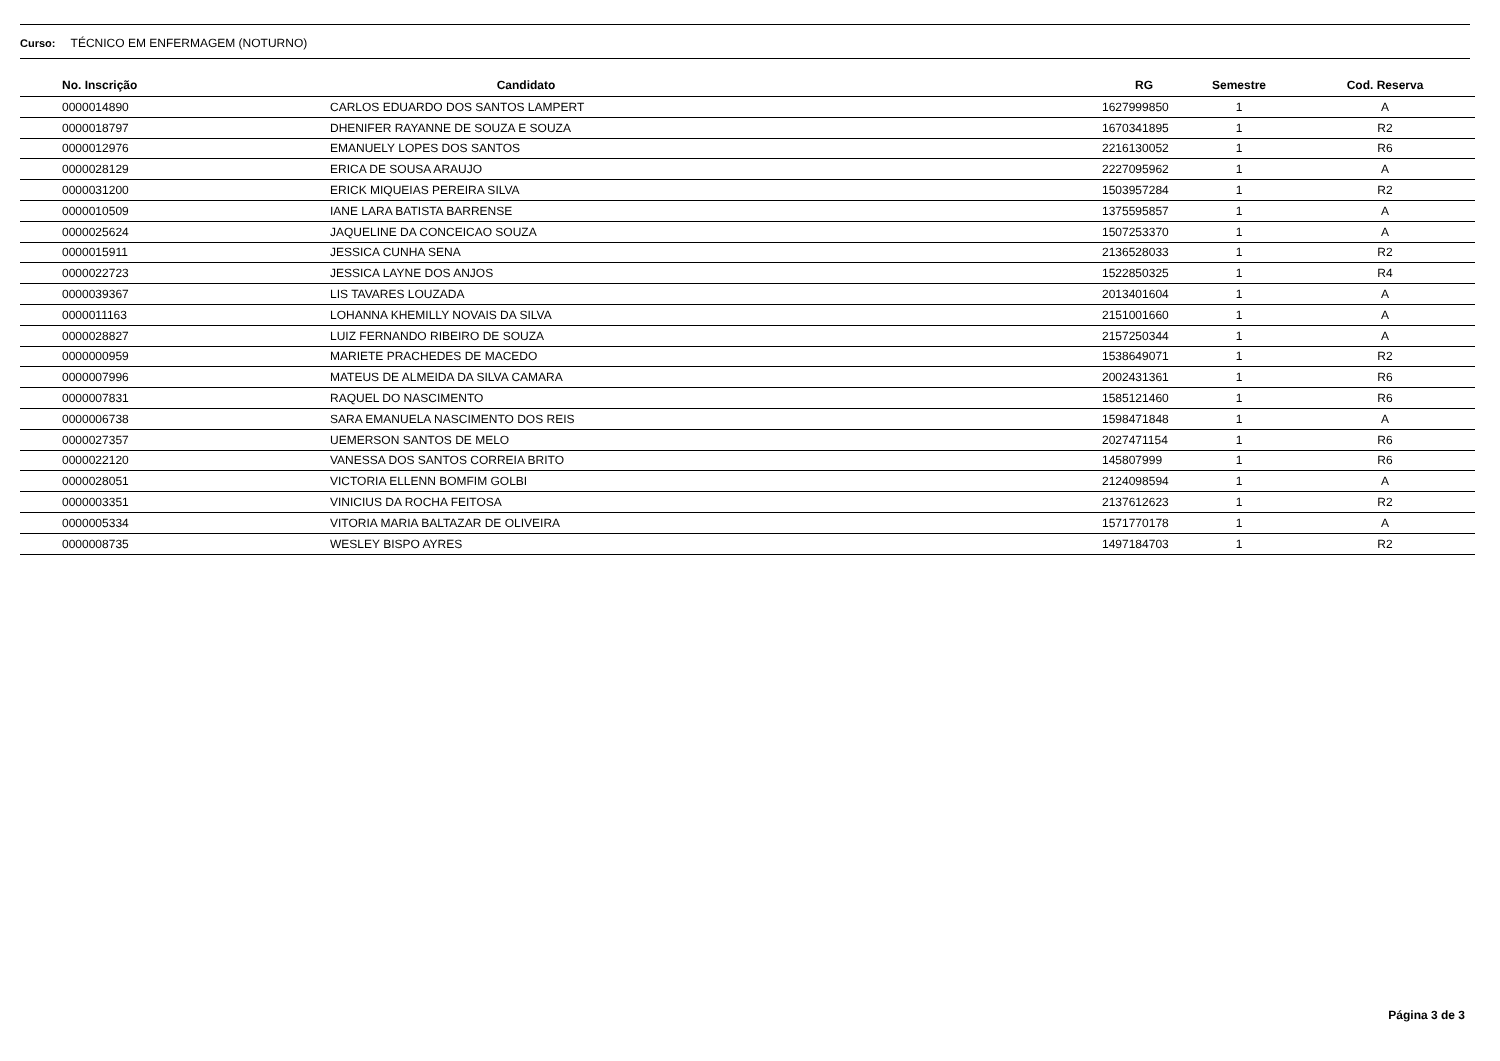Curso: TÉCNICO EM ENFERMAGEM (NOTURNO)
| No. Inscrição | Candidato | RG | Semestre | Cod. Reserva |
| --- | --- | --- | --- | --- |
| 0000014890 | CARLOS EDUARDO DOS SANTOS LAMPERT | 1627999850 | 1 | A |
| 0000018797 | DHENIFER RAYANNE DE SOUZA E SOUZA | 1670341895 | 1 | R2 |
| 0000012976 | EMANUELY LOPES DOS SANTOS | 2216130052 | 1 | R6 |
| 0000028129 | ERICA DE SOUSA ARAUJO | 2227095962 | 1 | A |
| 0000031200 | ERICK MIQUEIAS PEREIRA SILVA | 1503957284 | 1 | R2 |
| 0000010509 | IANE LARA BATISTA BARRENSE | 1375595857 | 1 | A |
| 0000025624 | JAQUELINE DA CONCEICAO SOUZA | 1507253370 | 1 | A |
| 0000015911 | JESSICA CUNHA SENA | 2136528033 | 1 | R2 |
| 0000022723 | JESSICA LAYNE DOS ANJOS | 1522850325 | 1 | R4 |
| 0000039367 | LIS TAVARES LOUZADA | 2013401604 | 1 | A |
| 0000011163 | LOHANNA KHEMILLY NOVAIS DA SILVA | 2151001660 | 1 | A |
| 0000028827 | LUIZ FERNANDO RIBEIRO DE SOUZA | 2157250344 | 1 | A |
| 0000000959 | MARIETE PRACHEDES DE MACEDO | 1538649071 | 1 | R2 |
| 0000007996 | MATEUS DE ALMEIDA DA SILVA CAMARA | 2002431361 | 1 | R6 |
| 0000007831 | RAQUEL DO NASCIMENTO | 1585121460 | 1 | R6 |
| 0000006738 | SARA EMANUELA NASCIMENTO DOS REIS | 1598471848 | 1 | A |
| 0000027357 | UEMERSON SANTOS DE MELO | 2027471154 | 1 | R6 |
| 0000022120 | VANESSA DOS SANTOS CORREIA BRITO | 145807999 | 1 | R6 |
| 0000028051 | VICTORIA ELLENN BOMFIM GOLBI | 2124098594 | 1 | A |
| 0000003351 | VINICIUS DA ROCHA FEITOSA | 2137612623 | 1 | R2 |
| 0000005334 | VITORIA MARIA BALTAZAR DE OLIVEIRA | 1571770178 | 1 | A |
| 0000008735 | WESLEY BISPO AYRES | 1497184703 | 1 | R2 |
Página 3 de 3